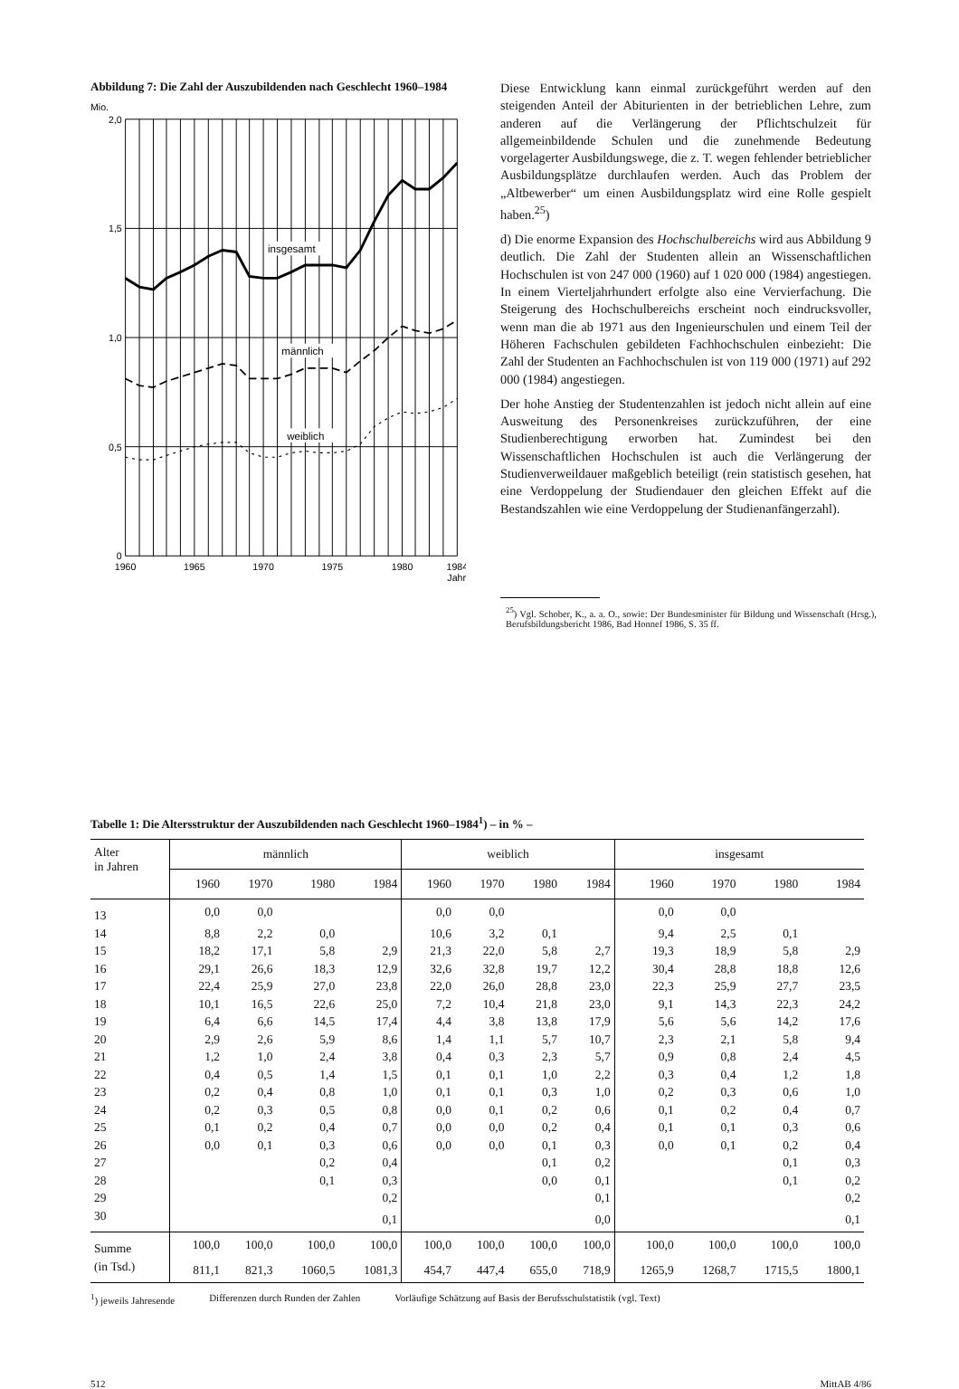Abbildung 7: Die Zahl der Auszubildenden nach Geschlecht 1960–1984
Mio.
insgesamt
männlich
weiblich
2,0
1,5
1,0
0,5
0
1960
1965
1970
1975
1980
1984
Jahr
Diese Entwicklung kann einmal zurückgeführt werden auf den steigenden Anteil der Abiturienten in der betrieblichen Lehre, zum anderen auf die Verlängerung der Pflichtschulzeit für allgemeinbildende Schulen und die zunehmende Bedeutung vorgelagerter Ausbildungswege, die z. T. wegen fehlender betrieblicher Ausbildungsplätze durchlaufen werden. Auch das Problem der „Altbewerber“ um einen Ausbildungsplatz wird eine Rolle gespielt haben.<sup>25</sup>)
d) Die enorme Expansion des Hochschulbereichs wird aus Abbildung 9 deutlich. Die Zahl der Studenten allein an Wissenschaftlichen Hochschulen ist von 247 000 (1960) auf 1 020 000 (1984) angestiegen. In einem Vierteljahrhundert erfolgte also eine Vervierfachung. Die Steigerung des Hochschulbereichs erscheint noch eindrucksvoller, wenn man die ab 1971 aus den Ingenieurschulen und einem Teil der Höheren Fachschulen gebildeten Fachhochschulen einbezieht: Die Zahl der Studenten an Fachhochschulen ist von 119 000 (1971) auf 292 000 (1984) angestiegen.
Der hohe Anstieg der Studentenzahlen ist jedoch nicht allein auf eine Ausweitung des Personenkreises zurückzuführen, der eine Studienberechtigung erworben hat. Zumindest bei den Wissenschaftlichen Hochschulen ist auch die Verlängerung der Studienverweildauer maßgeblich beteiligt (rein statistisch gesehen, hat eine Verdoppelung der Studiendauer den gleichen Effekt auf die Bestandszahlen wie eine Verdoppelung der Studienanfängerzahl).
<sup>25</sup>) Vgl. Schober, K., a. a. O., sowie: Der Bundesminister für Bildung und Wissenschaft (Hrsg.), Berufsbildungsbericht 1986, Bad Honnef 1986, S. 35 ff.
Tabelle 1: Die Altersstruktur der Auszubildenden nach Geschlecht 1960–1984<sup>1</sup>) – in % –
| Alter in Jahren | männlich | | | | weiblich | | | | insgesamt | | | |
| --- | --- | --- | --- | --- | --- | --- | --- | --- | --- | --- | --- | --- |
| | 1960 | 1970 | 1980 | 1984 | 1960 | 1970 | 1980 | 1984 | 1960 | 1970 | 1980 | 1984 |
| 13 | 0,0 | 0,0 | | | 0,0 | 0,0 | | | 0,0 | 0,0 | | |
| 14 | 8,8 | 2,2 | 0,0 | | 10,6 | 3,2 | 0,1 | | 9,4 | 2,5 | 0,1 | |
| 15 | 18,2 | 17,1 | 5,8 | 2,9 | 21,3 | 22,0 | 5,8 | 2,7 | 19,3 | 18,9 | 5,8 | 2,9 |
| 16 | 29,1 | 26,6 | 18,3 | 12,9 | 32,6 | 32,8 | 19,7 | 12,2 | 30,4 | 28,8 | 18,8 | 12,6 |
| 17 | 22,4 | 25,9 | 27,0 | 23,8 | 22,0 | 26,0 | 28,8 | 23,0 | 22,3 | 25,9 | 27,7 | 23,5 |
| 18 | 10,1 | 16,5 | 22,6 | 25,0 | 7,2 | 10,4 | 21,8 | 23,0 | 9,1 | 14,3 | 22,3 | 24,2 |
| 19 | 6,4 | 6,6 | 14,5 | 17,4 | 4,4 | 3,8 | 13,8 | 17,9 | 5,6 | 5,6 | 14,2 | 17,6 |
| 20 | 2,9 | 2,6 | 5,9 | 8,6 | 1,4 | 1,1 | 5,7 | 10,7 | 2,3 | 2,1 | 5,8 | 9,4 |
| 21 | 1,2 | 1,0 | 2,4 | 3,8 | 0,4 | 0,3 | 2,3 | 5,7 | 0,9 | 0,8 | 2,4 | 4,5 |
| 22 | 0,4 | 0,5 | 1,4 | 1,5 | 0,1 | 0,1 | 1,0 | 2,2 | 0,3 | 0,4 | 1,2 | 1,8 |
| 23 | 0,2 | 0,4 | 0,8 | 1,0 | 0,1 | 0,1 | 0,3 | 1,0 | 0,2 | 0,3 | 0,6 | 1,0 |
| 24 | 0,2 | 0,3 | 0,5 | 0,8 | 0,0 | 0,1 | 0,2 | 0,6 | 0,1 | 0,2 | 0,4 | 0,7 |
| 25 | 0,1 | 0,2 | 0,4 | 0,7 | 0,0 | 0,0 | 0,2 | 0,4 | 0,1 | 0,1 | 0,3 | 0,6 |
| 26 | 0,0 | 0,1 | 0,3 | 0,6 | 0,0 | 0,0 | 0,1 | 0,3 | 0,0 | 0,1 | 0,2 | 0,4 |
| 27 | | | 0,2 | 0,4 | | | 0,1 | 0,2 | | | 0,1 | 0,3 |
| 28 | | | 0,1 | 0,3 | | | 0,0 | 0,1 | | | 0,1 | 0,2 |
| 29 | | | | 0,2 | | | | 0,1 | | | | 0,2 |
| 30 | | | | 0,1 | | | | 0,0 | | | | 0,1 |
| Summe | 100,0 | 100,0 | 100,0 | 100,0 | 100,0 | 100,0 | 100,0 | 100,0 | 100,0 | 100,0 | 100,0 | 100,0 |
| (in Tsd.) | 811,1 | 821,3 | 1060,5 | 1081,3 | 454,7 | 447,4 | 655,0 | 718,9 | 1265,9 | 1268,7 | 1715,5 | 1800,1 |
<sup>1</sup>) jeweils Jahresende Differenzen durch Runden der Zahlen Vorläufige Schätzung auf Basis der Berufsschulstatistik (vgl. Text)
512 MittAB 4/86